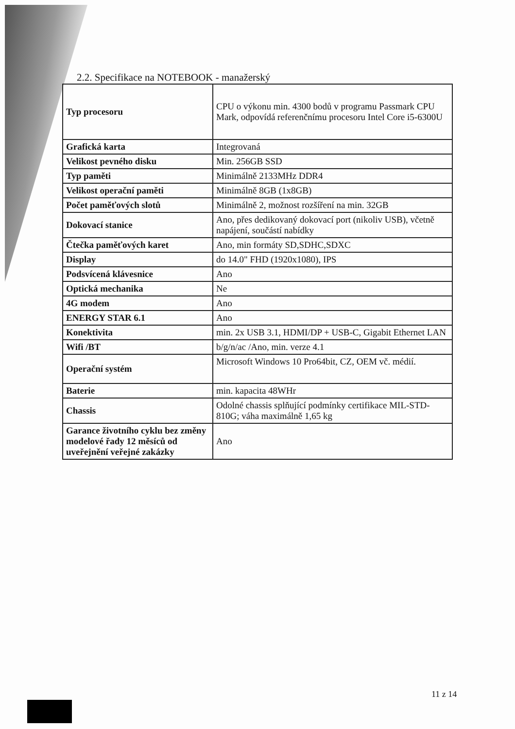2.2. Specifikace na NOTEBOOK - manažerský
| Typ procesoru | CPU o výkonu min. 4300 bodů v programu Passmark CPU Mark, odpovídá referenčnímu procesoru Intel Core i5-6300U |
| Grafická karta | Integrovaná |
| Velikost pevného disku | Min. 256GB SSD |
| Typ paměti | Minimálně 2133MHz DDR4 |
| Velikost operační paměti | Minimálně 8GB (1x8GB) |
| Počet paměťových slotů | Minimálně 2, možnost rozšíření na min. 32GB |
| Dokovací stanice | Ano, přes dedikovaný dokovací port (nikoliv USB), včetně napájení, součástí nabídky |
| Čtečka paměťových karet | Ano, min formáty SD,SDHC,SDXC |
| Display | do 14.0" FHD (1920x1080), IPS |
| Podsvícená klávesnice | Ano |
| Optická mechanika | Ne |
| 4G modem | Ano |
| ENERGY STAR 6.1 | Ano |
| Konektivita | min. 2x USB 3.1, HDMI/DP + USB-C, Gigabit Ethernet LAN |
| Wifi /BT | b/g/n/ac /Ano, min. verze 4.1 |
| Operační systém | Microsoft Windows 10 Pro64bit, CZ, OEM vč. médií. |
| Baterie | min. kapacita 48WHr |
| Chassis | Odolné chassis splňující podmínky certifikace MIL-STD-810G; váha maximálně 1,65 kg |
| Garance životního cyklu bez změny modelové řady 12 měsíců od uveřejnění veřejné zakázky | Ano |
11 z 14